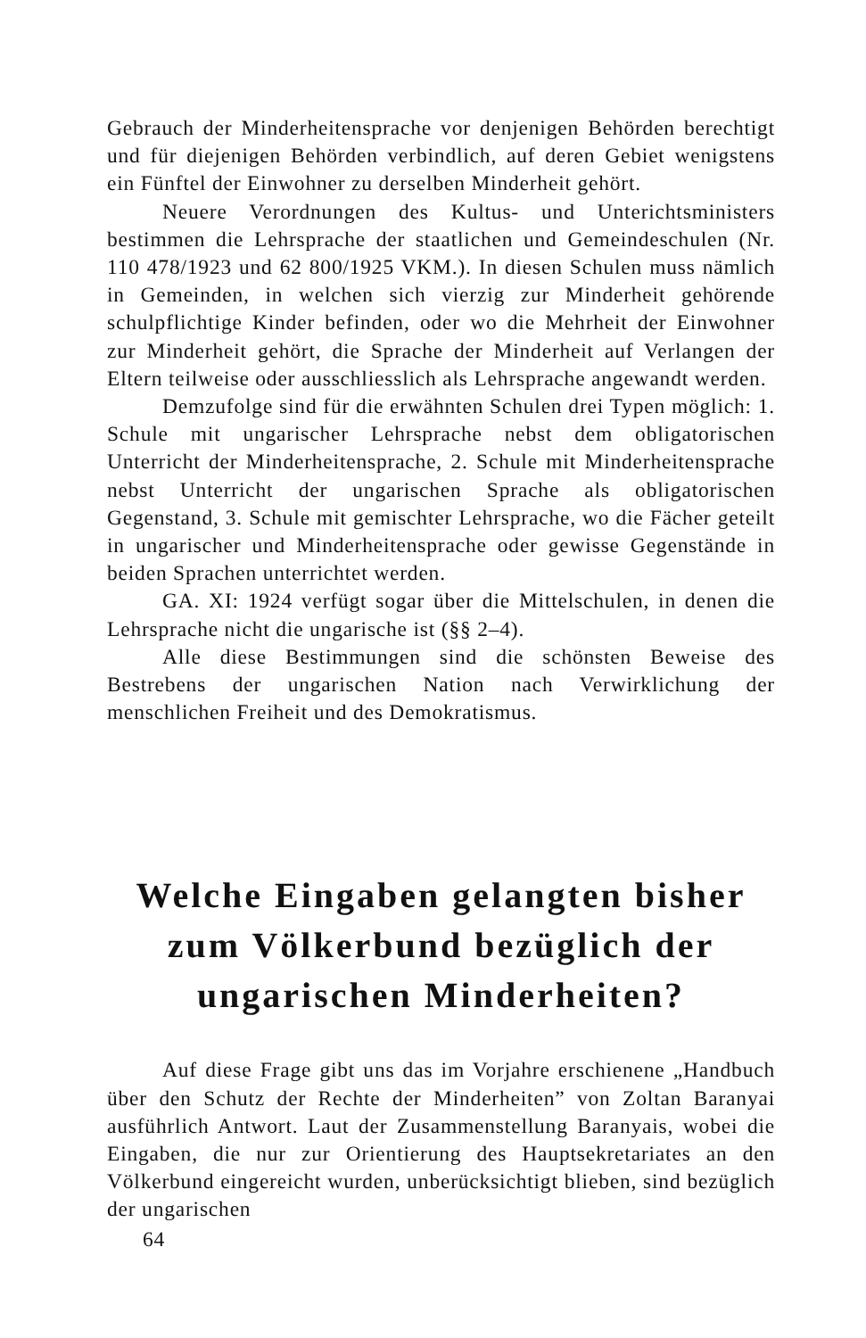Gebrauch der Minderheitensprache vor denjenigen Behörden berechtigt und für diejenigen Behörden verbindlich, auf deren Gebiet wenigstens ein Fünftel der Einwohner zu derselben Minderheit gehört.
Neuere Verordnungen des Kultus- und Unterichtsministers bestimmen die Lehrsprache der staatlichen und Gemeindeschulen (Nr. 110 478/1923 und 62 800/1925 VKM.). In diesen Schulen muss nämlich in Gemeinden, in welchen sich vierzig zur Minderheit gehörende schulpflichtige Kinder befinden, oder wo die Mehrheit der Einwohner zur Minderheit gehört, die Sprache der Minderheit auf Verlangen der Eltern teilweise oder ausschliesslich als Lehrsprache angewandt werden.
Demzufolge sind für die erwähnten Schulen drei Typen möglich: 1. Schule mit ungarischer Lehrsprache nebst dem obligatorischen Unterricht der Minderheitensprache, 2. Schule mit Minderheitensprache nebst Unterricht der ungarischen Sprache als obligatorischen Gegenstand, 3. Schule mit gemischter Lehrsprache, wo die Fächer geteilt in ungarischer und Minderheitensprache oder gewisse Gegenstände in beiden Sprachen unterrichtet werden.
GA. XI: 1924 verfügt sogar über die Mittelschulen, in denen die Lehrsprache nicht die ungarische ist (§§ 2–4).
Alle diese Bestimmungen sind die schönsten Beweise des Bestrebens der ungarischen Nation nach Verwirklichung der menschlichen Freiheit und des Demokratismus.
Welche Eingaben gelangten bisher zum Völkerbund bezüglich der ungarischen Minderheiten?
Auf diese Frage gibt uns das im Vorjahre erschienene „Handbuch über den Schutz der Rechte der Minderheiten” von Zoltan Baranyai ausführlich Antwort. Laut der Zusammenstellung Baranyais, wobei die Eingaben, die nur zur Orientierung des Hauptsekretariates an den Völkerbund eingereicht wurden, unberücksichtigt blieben, sind bezüglich der ungarischen
64